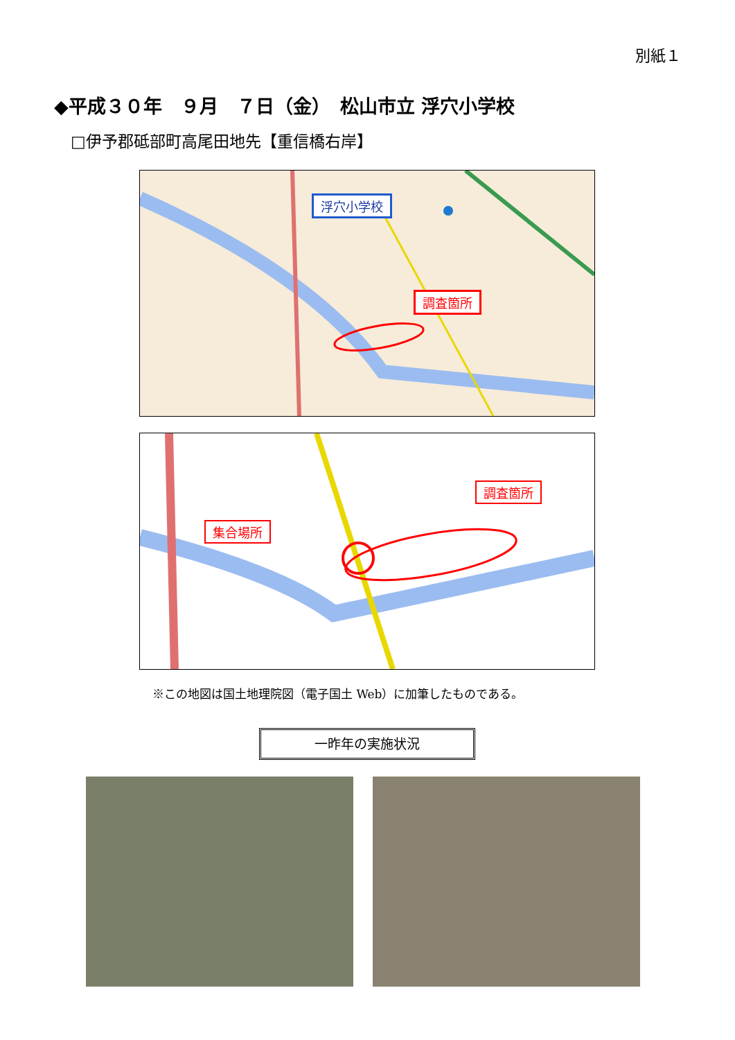別紙１
◆平成３０年　９月　７日（金）　松山市立 浮穴小学校
□伊予郡砥部町高尾田地先【重信橋右岸】
浮穴小学校
調査箇所
調査箇所
集合場所
※この地図は国土地理院図（電子国土 Web）に加筆したものである。
一昨年の実施状況